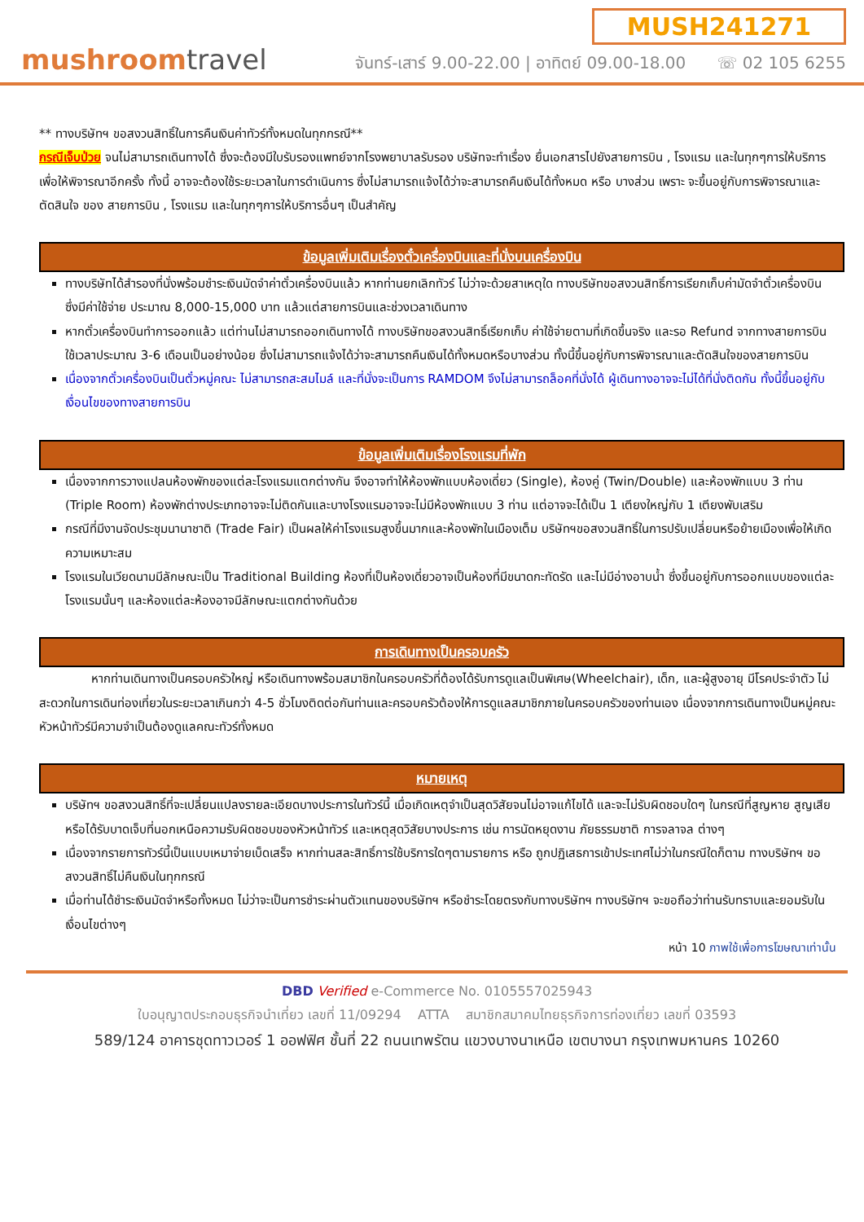mushroomtravel
MUSH241271
จันทร์-เสาร์ 9.00-22.00 | อาทิตย์ 09.00-18.00 ☏ 02 105 6255
** ทางบริษัทฯ ขอสงวนสิทธิ์ในการคืนเงินค่าทัวร์ทั้งหมดในทุกกรณี**
กรณีเจ็บป่วย จนไม่สามารถเดินทางได้ ซึ่งจะต้องมีใบรับรองแพทย์จากโรงพยาบาลรับรอง บริษัทจะทำเรื่อง ยื่นเอกสารไปยังสายการบิน , โรงแรม และในทุกๆการให้บริการ เพื่อให้พิจารณาอีกครั้ง ทั้งนี้ อาจจะต้องใช้ระยะเวลาในการดำเนินการ ซึ่งไม่สามารถแจ้งได้ว่าจะสามารถคืนเงินได้ทั้งหมด หรือ บางส่วน เพราะ จะขึ้นอยู่กับการพิจารณาและตัดสินใจ ของ สายการบิน , โรงแรม และในทุกๆการให้บริการอื่นๆ เป็นสำคัญ
ข้อมูลเพิ่มเติมเรื่องตั๋วเครื่องบินและที่นั่งบนเครื่องบิน
ทางบริษัทได้สำรองที่นั่งพร้อมชำระเงินมัดจำค่าตั๋วเครื่องบินแล้ว หากท่านยกเลิกทัวร์ ไม่ว่าจะด้วยสาเหตุใด ทางบริษัทขอสงวนสิทธิ์การเรียกเก็บค่ามัดจำตั๋วเครื่องบิน ซึ่งมีค่าใช้จ่าย ประมาณ 8,000-15,000 บาท แล้วแต่สายการบินและช่วงเวลาเดินทาง
หากตั๋วเครื่องบินทำการออกแล้ว แต่ท่านไม่สามารถออกเดินทางได้ ทางบริษัทขอสงวนสิทธิ์เรียกเก็บ ค่าใช้จ่ายตามที่เกิดขึ้นจริง และรอ Refund จากทางสายการบิน ใช้เวลาประมาณ 3-6 เดือนเป็นอย่างน้อย ซึ่งไม่สามารถแจ้งได้ว่าจะสามารถคืนเงินได้ทั้งหมดหรือบางส่วน ทั้งนี้ขึ้นอยู่กับการพิจารณาและตัดสินใจของสายการบิน
เนื่องจากตั๋วเครื่องบินเป็นตั๋วหมู่คณะ ไม่สามารถสะสมไมล์ และที่นั่งจะเป็นการ RAMDOM จึงไม่สามารถล็อคที่นั่งได้ ผู้เดินทางอาจจะไม่ได้ที่นั่งติดกัน ทั้งนี้ขึ้นอยู่กับเงื่อนไขของทางสายการบิน
ข้อมูลเพิ่มเติมเรื่องโรงแรมที่พัก
เนื่องจากการวางแปลนห้องพักของแต่ละโรงแรมแตกต่างกัน จึงอาจทำให้ห้องพักแบบห้องเดี่ยว (Single), ห้องคู่ (Twin/Double) และห้องพักแบบ 3 ท่าน (Triple Room) ห้องพักต่างประเภทอาจจะไม่ติดกันและบางโรงแรมอาจจะไม่มีห้องพักแบบ 3 ท่าน แต่อาจจะได้เป็น 1 เตียงใหญ่กับ 1 เตียงพับเสริม
กรณีที่มีงานจัดประชุมนานาชาติ (Trade Fair) เป็นผลให้ค่าโรงแรมสูงขึ้นมากและห้องพักในเมืองเต็ม บริษัทฯขอสงวนสิทธิ์ในการปรับเปลี่ยนหรือย้ายเมืองเพื่อให้เกิดความเหมาะสม
โรงแรมในเวียดนามมีลักษณะเป็น Traditional Building ห้องที่เป็นห้องเดี่ยวอาจเป็นห้องที่มีขนาดกะทัดรัด และไม่มีอ่างอาบน้ำ ซึ่งขึ้นอยู่กับการออกแบบของแต่ละโรงแรมนั้นๆ และห้องแต่ละห้องอาจมีลักษณะแตกต่างกันด้วย
การเดินทางเป็นครอบครัว
หากท่านเดินทางเป็นครอบครัวใหญ่ หรือเดินทางพร้อมสมาชิกในครอบครัวที่ต้องได้รับการดูแลเป็นพิเศษ(Wheelchair), เด็ก, และผู้สูงอายุ มีโรคประจำตัว ไม่สะดวกในการเดินท่องเที่ยวในระยะเวลาเกินกว่า 4-5 ชั่วโมงติดต่อกันท่านและครอบครัวต้องให้การดูแลสมาชิกภายในครอบครัวของท่านเอง เนื่องจากการเดินทางเป็นหมู่คณะ หัวหน้าทัวร์มีความจำเป็นต้องดูแลคณะทัวร์ทั้งหมด
หมายเหตุ
บริษัทฯ ขอสงวนสิทธิ์ที่จะเปลี่ยนแปลงรายละเอียดบางประการในทัวร์นี้ เมื่อเกิดเหตุจำเป็นสุดวิสัยจนไม่อาจแก้ไขได้ และจะไม่รับผิดชอบใดๆ ในกรณีที่สูญหาย สูญเสียหรือได้รับบาดเจ็บที่นอกเหนือความรับผิดชอบของหัวหน้าทัวร์ และเหตุสุดวิสัยบางประการ เช่น การนัดหยุดงาน ภัยธรรมชาติ การจลาจล ต่างๆ
เนื่องจากรายการทัวร์นี้เป็นแบบเหมาจ่ายเบ็ดเสร็จ หากท่านสละสิทธิ์การใช้บริการใดๆตามรายการ หรือ ถูกปฏิเสธการเข้าประเทศไม่ว่าในกรณีใดก็ตาม ทางบริษัทฯ ขอสงวนสิทธิ์ไม่คืนเงินในทุกกรณี
เมื่อท่านได้ชำระเงินมัดจำหรือทั้งหมด ไม่ว่าจะเป็นการชำระผ่านตัวแทนของบริษัทฯ หรือชำระโดยตรงกับทางบริษัทฯ ทางบริษัทฯ จะขอถือว่าท่านรับทราบและยอมรับในเงื่อนไขต่างๆ
หน้า 10 ภาพใช้เพื่อการโฆษณาเท่านั้น
DBD Verified e-Commerce No. 0105557025943
ใบอนุญาตประกอบธุรกิจนำเที่ยว เลขที่ 11/09294 ATTA สมาชิกสมาคมไทยธุรกิจการท่องเที่ยว เลขที่ 03593
589/124 อาคารชุดทาวเวอร์ 1 ออฟฟิศ ชั้นที่ 22 ถนนเทพรัตน แขวงบางนาเหนือ เขตบางนา กรุงเทพมหานคร 10260